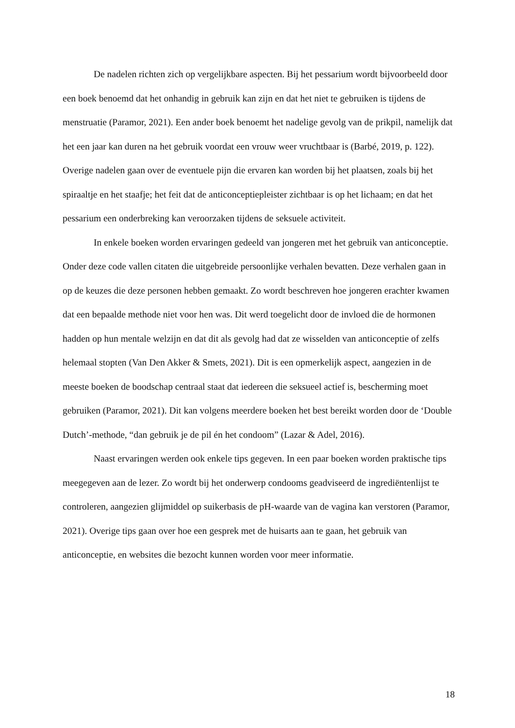De nadelen richten zich op vergelijkbare aspecten. Bij het pessarium wordt bijvoorbeeld door een boek benoemd dat het onhandig in gebruik kan zijn en dat het niet te gebruiken is tijdens de menstruatie (Paramor, 2021). Een ander boek benoemt het nadelige gevolg van de prikpil, namelijk dat het een jaar kan duren na het gebruik voordat een vrouw weer vruchtbaar is (Barbé, 2019, p. 122). Overige nadelen gaan over de eventuele pijn die ervaren kan worden bij het plaatsen, zoals bij het spiraaltje en het staafje; het feit dat de anticonceptiepleister zichtbaar is op het lichaam; en dat het pessarium een onderbreking kan veroorzaken tijdens de seksuele activiteit.
In enkele boeken worden ervaringen gedeeld van jongeren met het gebruik van anticonceptie. Onder deze code vallen citaten die uitgebreide persoonlijke verhalen bevatten. Deze verhalen gaan in op de keuzes die deze personen hebben gemaakt. Zo wordt beschreven hoe jongeren erachter kwamen dat een bepaalde methode niet voor hen was. Dit werd toegelicht door de invloed die de hormonen hadden op hun mentale welzijn en dat dit als gevolg had dat ze wisselden van anticonceptie of zelfs helemaal stopten (Van Den Akker & Smets, 2021). Dit is een opmerkelijk aspect, aangezien in de meeste boeken de boodschap centraal staat dat iedereen die seksueel actief is, bescherming moet gebruiken (Paramor, 2021). Dit kan volgens meerdere boeken het best bereikt worden door de ‘Double Dutch’-methode, “dan gebruik je de pil én het condoom” (Lazar & Adel, 2016).
Naast ervaringen werden ook enkele tips gegeven. In een paar boeken worden praktische tips meegegeven aan de lezer. Zo wordt bij het onderwerp condooms geadviseerd de ingrediëntenlijst te controleren, aangezien glijmiddel op suikerbasis de pH-waarde van de vagina kan verstoren (Paramor, 2021). Overige tips gaan over hoe een gesprek met de huisarts aan te gaan, het gebruik van anticonceptie, en websites die bezocht kunnen worden voor meer informatie.
18